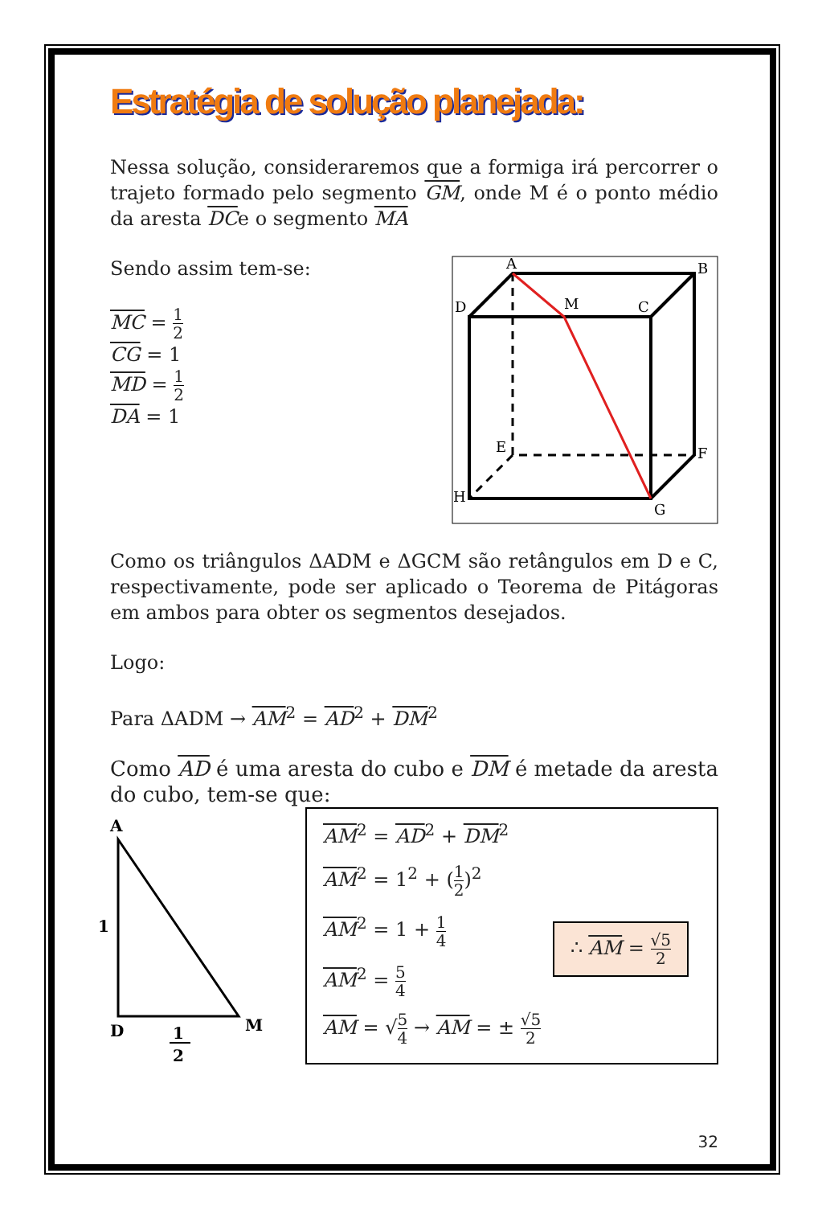Estratégia de solução planejada:
Nessa solução, consideraremos que a formiga irá percorrer o trajeto formado pelo segmento GM, onde M é o ponto médio da aresta DCe o segmento MA
Sendo assim tem-se:
MC = 1 2
CG = 1
MD = 1 2
DA = 1
A
B
D
M
C
E
F
H
G
Como os triângulos ΔADM e ΔGCM são retângulos em D e C, respectivamente, pode ser aplicado o Teorema de Pitágoras em ambos para obter os segmentos desejados.
Logo:
Para ΔADM → AM<sup>2</sup> = AD<sup>2</sup> + DM<sup>2</sup>
Como AD é uma aresta do cubo e DM é metade da aresta do cubo, tem-se que:
A
1
D
M
1
2
AM<sup>2</sup> = AD<sup>2</sup> + DM<sup>2</sup>
AM<sup>2</sup> = 1<sup>2</sup> + (1 2)<sup>2</sup>
AM<sup>2</sup> = 1 + 1 4
AM<sup>2</sup> = 5 4
AM = √5 4 → AM = ± √5 2
∴ AM = √5 2
32